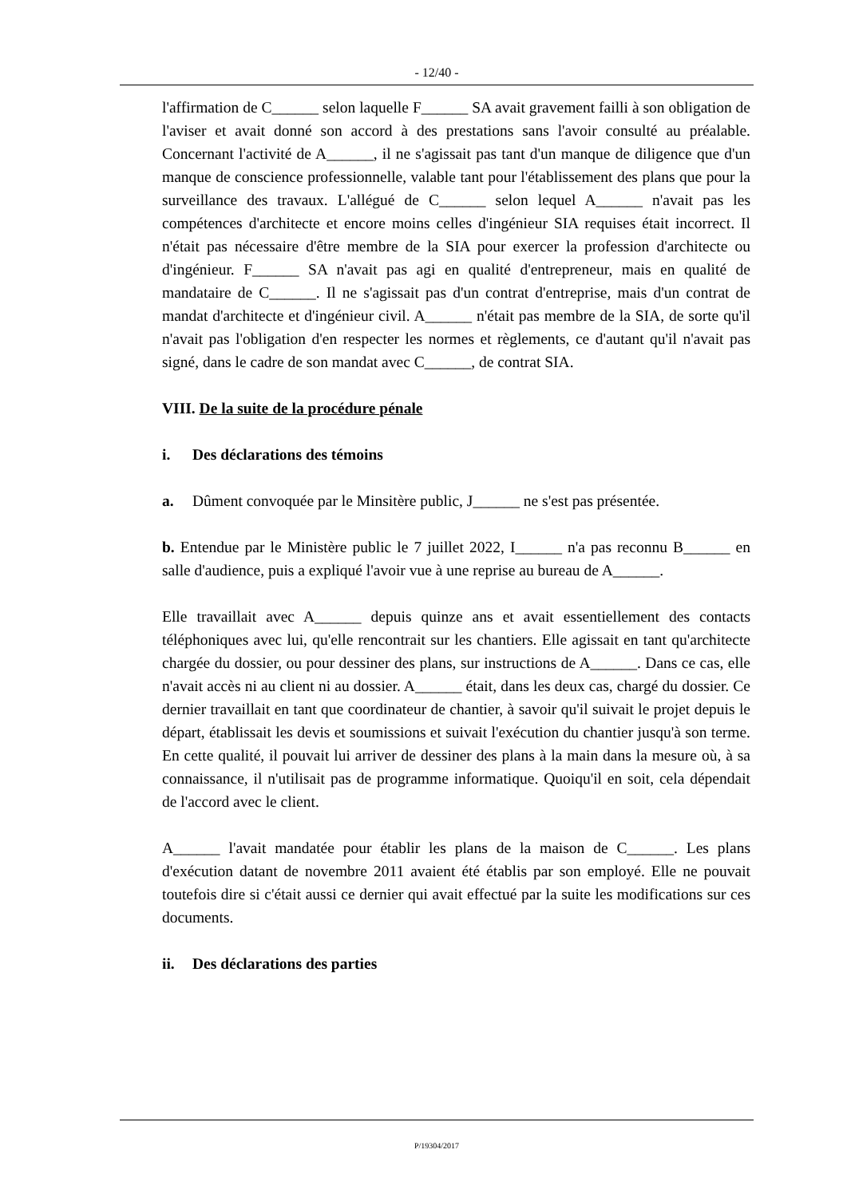- 12/40 -
l'affirmation de C______ selon laquelle F______ SA avait gravement failli à son obligation de l'aviser et avait donné son accord à des prestations sans l'avoir consulté au préalable. Concernant l'activité de A______, il ne s'agissait pas tant d'un manque de diligence que d'un manque de conscience professionnelle, valable tant pour l'établissement des plans que pour la surveillance des travaux. L'allégué de C______ selon lequel A______ n'avait pas les compétences d'architecte et encore moins celles d'ingénieur SIA requises était incorrect. Il n'était pas nécessaire d'être membre de la SIA pour exercer la profession d'architecte ou d'ingénieur. F______ SA n'avait pas agi en qualité d'entrepreneur, mais en qualité de mandataire de C______. Il ne s'agissait pas d'un contrat d'entreprise, mais d'un contrat de mandat d'architecte et d'ingénieur civil. A______ n'était pas membre de la SIA, de sorte qu'il n'avait pas l'obligation d'en respecter les normes et règlements, ce d'autant qu'il n'avait pas signé, dans le cadre de son mandat avec C______, de contrat SIA.
VIII. De la suite de la procédure pénale
i. Des déclarations des témoins
a. Dûment convoquée par le Minsitère public, J______ ne s'est pas présentée.
b. Entendue par le Ministère public le 7 juillet 2022, I______ n'a pas reconnu B______ en salle d'audience, puis a expliqué l'avoir vue à une reprise au bureau de A______.
Elle travaillait avec A______ depuis quinze ans et avait essentiellement des contacts téléphoniques avec lui, qu'elle rencontrait sur les chantiers. Elle agissait en tant qu'architecte chargée du dossier, ou pour dessiner des plans, sur instructions de A______. Dans ce cas, elle n'avait accès ni au client ni au dossier. A______ était, dans les deux cas, chargé du dossier. Ce dernier travaillait en tant que coordinateur de chantier, à savoir qu'il suivait le projet depuis le départ, établissait les devis et soumissions et suivait l'exécution du chantier jusqu'à son terme. En cette qualité, il pouvait lui arriver de dessiner des plans à la main dans la mesure où, à sa connaissance, il n'utilisait pas de programme informatique. Quoiqu'il en soit, cela dépendait de l'accord avec le client.
A______ l'avait mandatée pour établir les plans de la maison de C______. Les plans d'exécution datant de novembre 2011 avaient été établis par son employé. Elle ne pouvait toutefois dire si c'était aussi ce dernier qui avait effectué par la suite les modifications sur ces documents.
ii. Des déclarations des parties
P/19304/2017